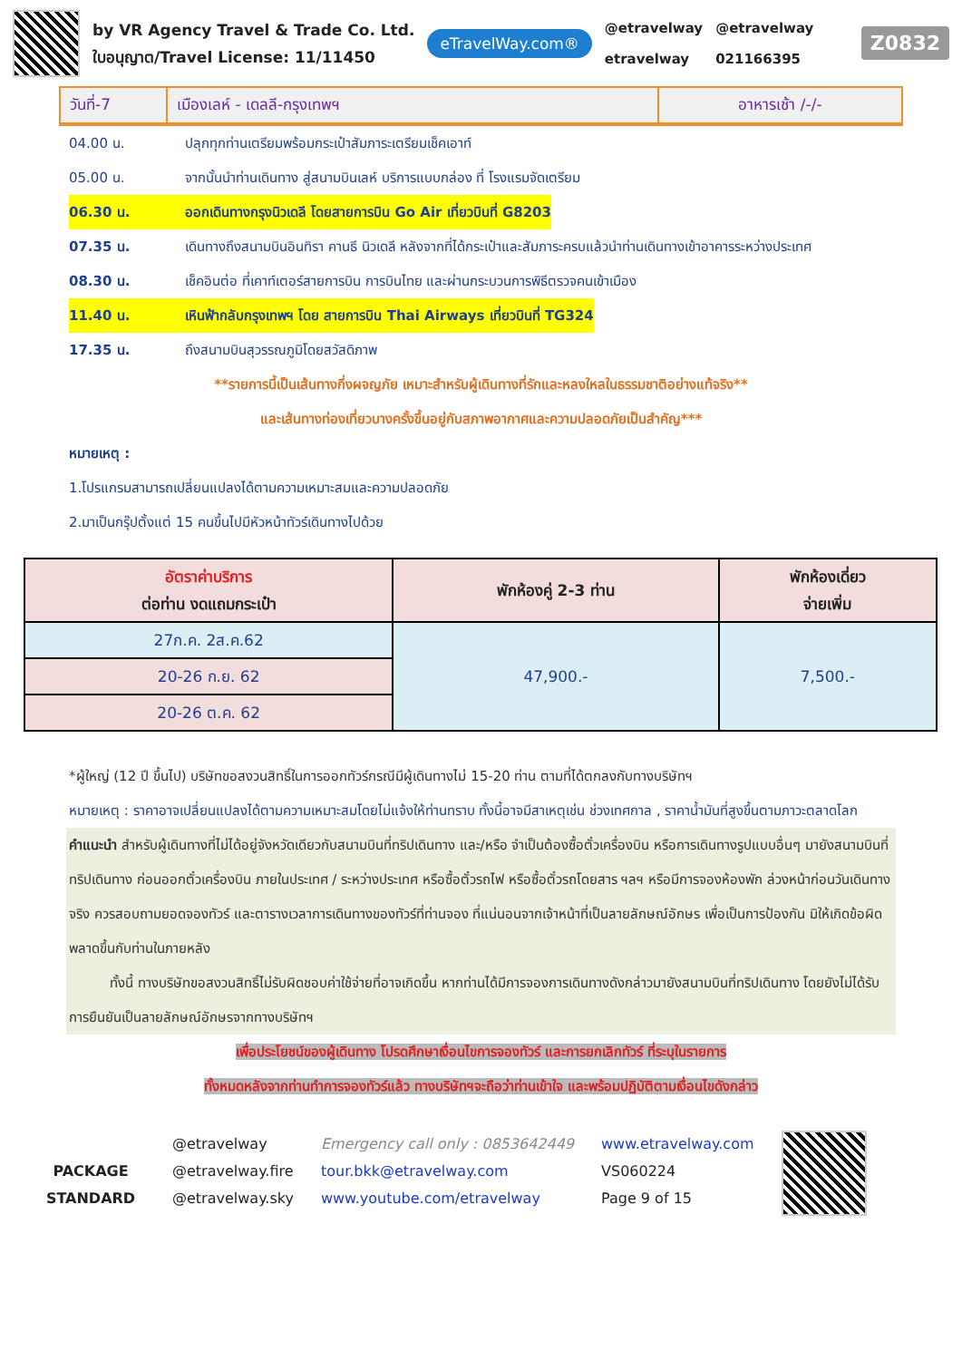by VR Agency Travel & Trade Co. Ltd.
ใบอนุญาต/Travel License: 11/11450
eTravelWay.com®
@etravelway
etravelway
@etravelway
021166395
Z0832
วันที่-7 เมืองเลห์ - เดลลี-กรุงเทพฯ อาหารเช้า /-/-
04.00 น. ปลุกทุกท่านเตรียมพร้อมกระเป๋าสัมภาระเตรียมเช็คเอาท์
05.00 น. จากนั้นนำท่านเดินทาง สู่สนามบินเลห์ บริการแบบกล่อง ที่ โรงแรมจัดเตรียม
06.30 น. ออกเดินทางกรุงนิวเดลี โดยสายการบิน Go Air เที่ยวบินที่ G8203
07.35 น. เดินทางถึงสนามบินอินทิรา คานธี นิวเดลี หลังจากที่ได้กระเป๋าและสัมภาระครบแล้วนำท่านเดินทางเข้าอาคารระหว่างประเทศ
08.30 น. เช็คอินต่อ ที่เคาท์เตอร์สายการบิน การบินไทย และผ่านกระบวนการพิธีตรวจคนเข้าเมือง
11.40 น. เหินฟ้ากลับกรุงเทพฯ โดย สายการบิน Thai Airways เที่ยวบินที่ TG324
17.35 น. ถึงสนามบินสุวรรณภูมิโดยสวัสดิภาพ
**รายการนี้เป็นเส้นทางกึ่งผจญภัย เหมาะสำหรับผู้เดินทางที่รักและหลงใหลในธรรมชาติอย่างแท้จริง**
และเส้นทางท่องเที่ยวบางครั้งขึ้นอยู่กับสภาพอากาศและความปลอดภัยเป็นสำคัญ***
หมายเหตุ :
1.โปรแกรมสามารถเปลี่ยนแปลงได้ตามความเหมาะสมและความปลอดภัย
2.มาเป็นกรุ๊ปตั้งแต่ 15 คนขึ้นไปมีหัวหน้าทัวร์เดินทางไปด้วย
| อัตราค่าบริการ ต่อท่าน งดแถมกระเป๋า | พักห้องคู่ 2-3 ท่าน | พักห้องเดี่ยว จ่ายเพิ่ม |
| --- | --- | --- |
| 27ก.ค. 2ส.ค.62 | 47,900.- | 7,500.- |
| 20-26 ก.ย. 62 | | |
| 20-26 ต.ค. 62 | | |
*ผู้ใหญ่ (12 ปี ขึ้นไป) บริษัทขอสงวนสิทธิ์ในการออกทัวร์กรณีมีผู้เดินทางไม่ 15-20 ท่าน ตามที่ได้ตกลงกับทางบริษัทฯ
หมายเหตุ : ราคาอาจเปลี่ยนแปลงได้ตามความเหมาะสมโดยไม่แจ้งให้ท่านทราบ ทั้งนี้อาจมีสาเหตุเช่น ช่วงเทศกาล , ราคาน้ำมันที่สูงขึ้นตามภาวะตลาดโลก
คำแนะนำ สำหรับผู้เดินทางที่ไม่ได้อยู่จังหวัดเดียวกับสนามบินที่ทริปเดินทาง และ/หรือ จำเป็นต้องซื้อตั๋วเครื่องบิน หรือการเดินทางรูปแบบอื่นๆ มายังสนามบินที่ทริปเดินทาง ก่อนออกตั๋วเครื่องบิน ภายในประเทศ / ระหว่างประเทศ หรือซื้อตั๋วรถไฟ หรือซื้อตั๋วรถโดยสาร ฯลฯ หรือมีการจองห้องพัก ล่วงหน้าก่อนวันเดินทางจริง ควรสอบถามยอดจองทัวร์ และตารางเวลาการเดินทางของทัวร์ที่ท่านจอง ที่แน่นอนจากเจ้าหน้าที่เป็นลายลักษณ์อักษร เพื่อเป็นการป้องกัน มิให้เกิดข้อผิดพลาดขึ้นกับท่านในภายหลัง
   ทั้งนี้ ทางบริษัทขอสงวนสิทธิ์ไม่รับผิดชอบค่าใช้จ่ายที่อาจเกิดขึ้น หากท่านได้มีการจองการเดินทางดังกล่าวมายังสนามบินที่ทริปเดินทาง โดยยังไม่ได้รับการยืนยันเป็นลายลักษณ์อักษรจากทางบริษัทฯ
เพื่อประโยชน์ของผู้เดินทาง โปรดศึกษาเงื่อนไขการจองทัวร์ และการยกเลิกทัวร์ ที่ระบุในรายการ
ทั้งหมดหลังจากท่านทำการจองทัวร์แล้ว ทางบริษัทฯจะถือว่าท่านเข้าใจ และพร้อมปฏิบัติตามเงื่อนไขดังกล่าว
PACKAGE
STANDARD
@etravelway
@etravelway.fire
@etravelway.sky
Emergency call only : 0853642449
tour.bkk@etravelway.com
www.youtube.com/etravelway
www.etravelway.com
VS060224
Page 9 of 15